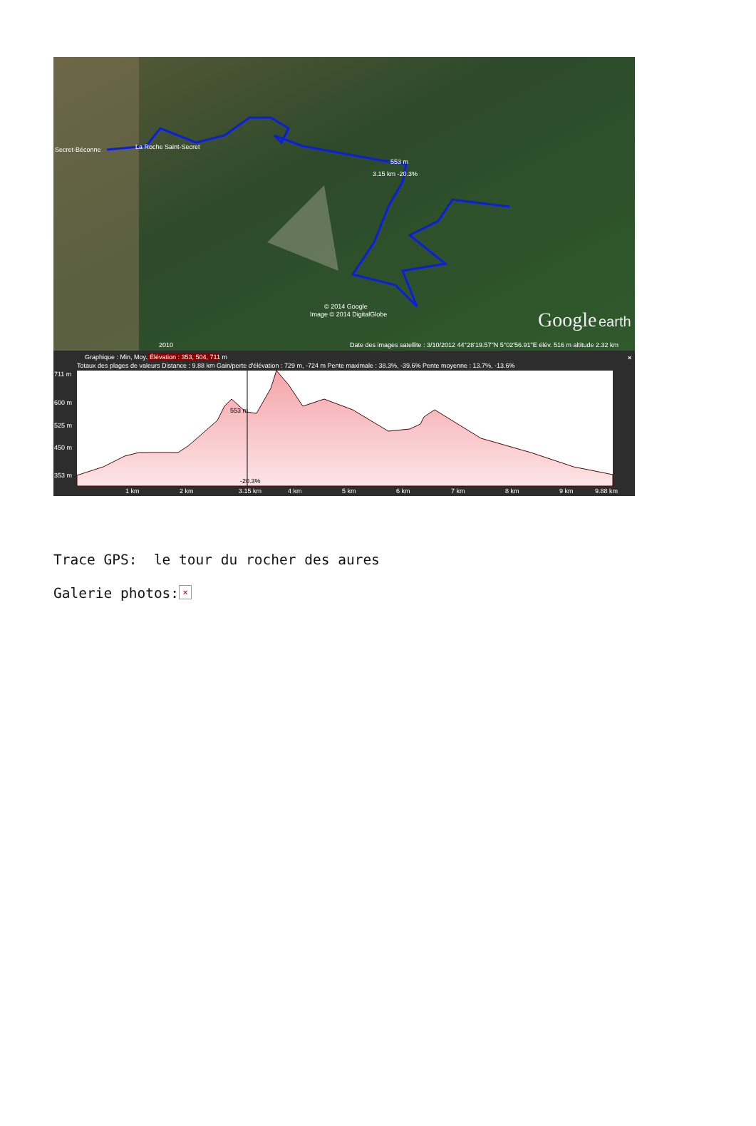Secret-Béconne
La Roche Saint-Secret
553 m
3.15 km -20.3%
© 2014 Google
Image © 2014 DigitalGlobe
Google
earth
2010
Date des images satellite : 3/10/2012 44°28'19.57"N 5°02'56.91"E élév. 516 m altitude 2.32 km
×
Graphique : Min, Moy., Max
Élévation : 353, 504, 711 m
Totaux des plages de valeurs Distance : 9.88 km Gain/perte d'élévation : 729 m, -724 m Pente maximale : 38.3%, -39.6% Pente moyenne : 13.7%, -13.6%
711 m
600 m
525 m
450 m
353 m
1 km
2 km
3.15 km
4 km
5 km
6 km
7 km
8 km
9 km
9.88 km
553 m
-20.3%
Trace GPS: le tour du rocher des aures
Galerie photos: ×